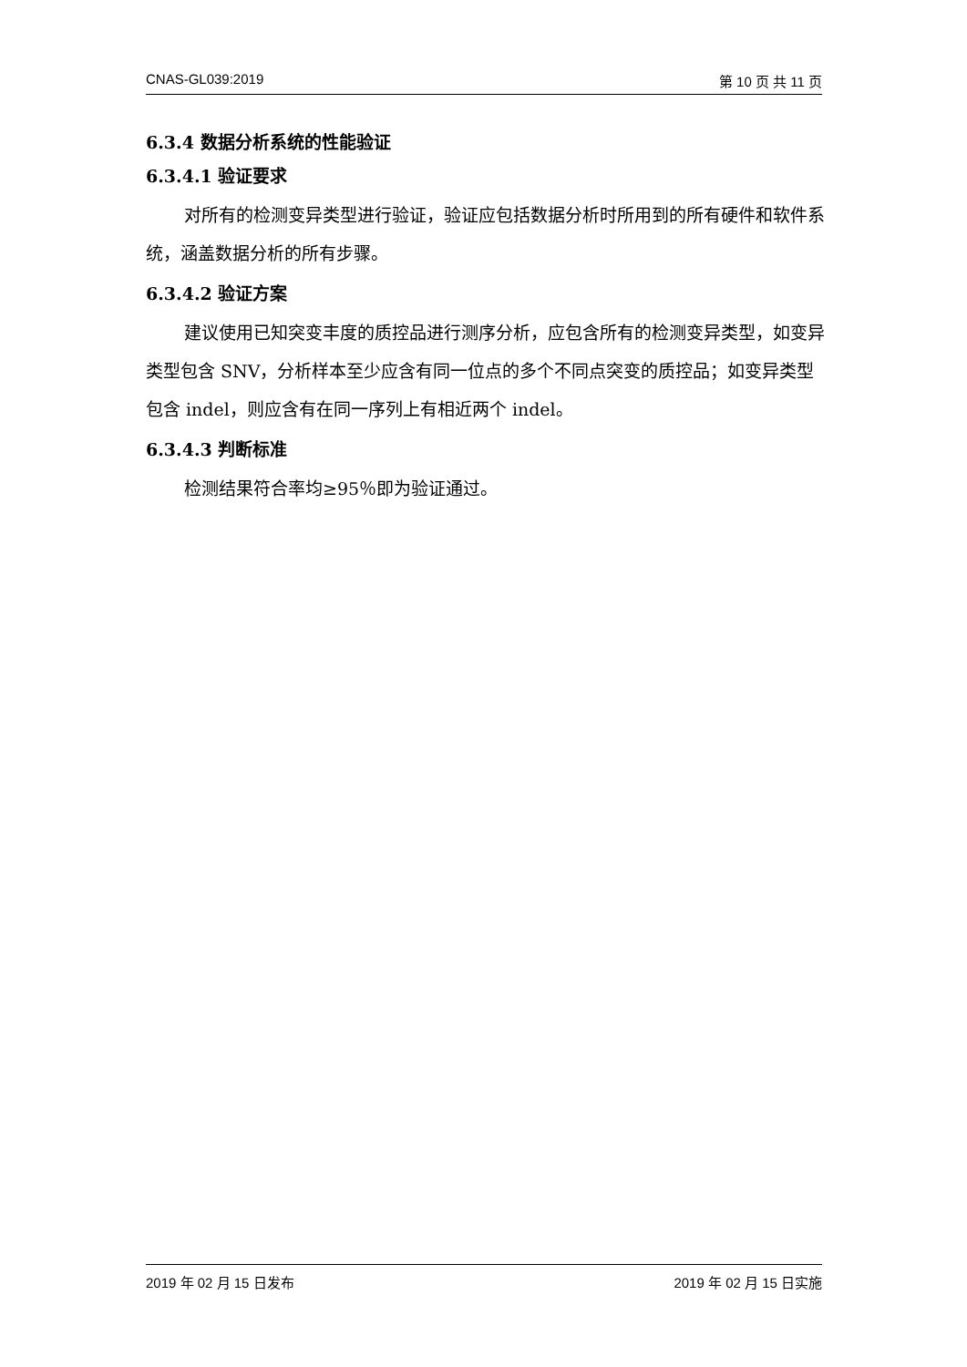CNAS-GL039:2019 第 10 页 共 11 页
6.3.4 数据分析系统的性能验证
6.3.4.1 验证要求
对所有的检测变异类型进行验证，验证应包括数据分析时所用到的所有硬件和软件系统，涵盖数据分析的所有步骤。
6.3.4.2 验证方案
建议使用已知突变丰度的质控品进行测序分析，应包含所有的检测变异类型，如变异类型包含 SNV，分析样本至少应含有同一位点的多个不同点突变的质控品；如变异类型包含 indel，则应含有在同一序列上有相近两个 indel。
6.3.4.3 判断标准
检测结果符合率均≥95％即为验证通过。
2019 年 02 月 15 日发布 2019 年 02 月 15 日实施